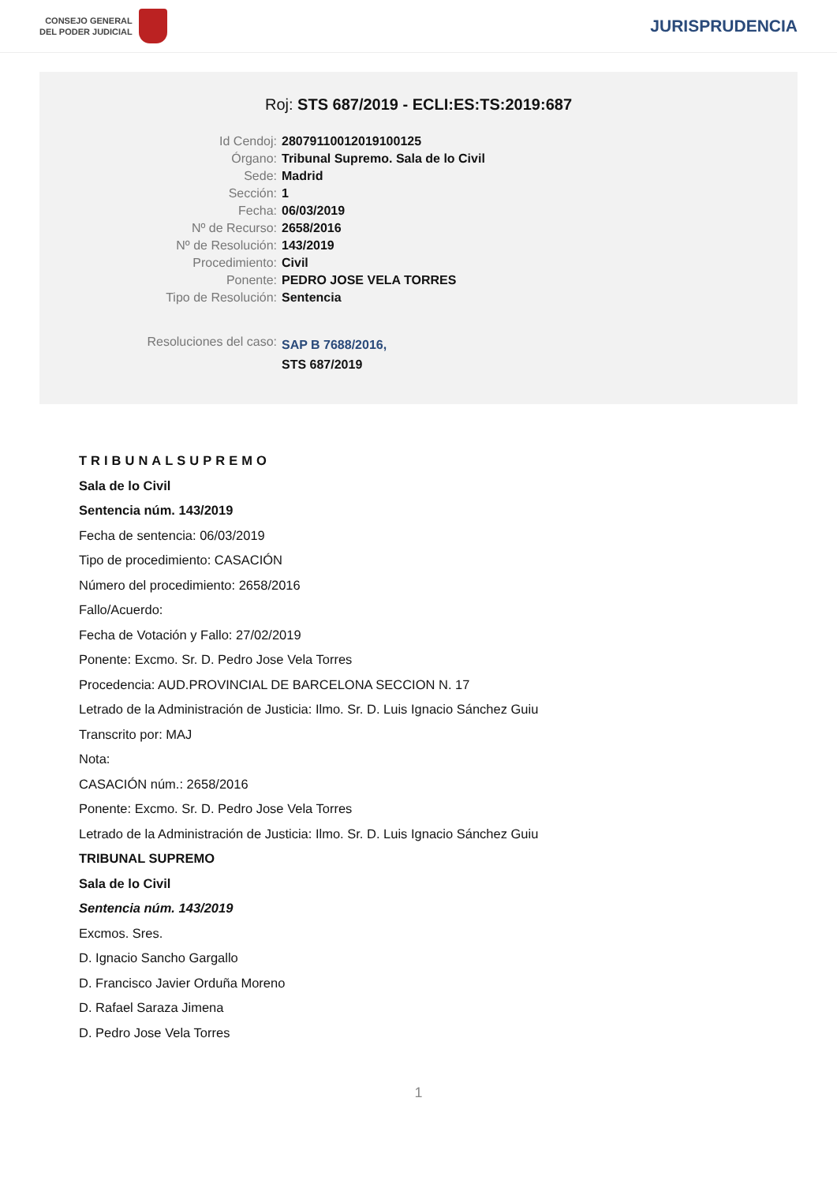CONSEJO GENERAL
DEL PODER JUDICIAL
JURISPRUDENCIA
Roj: STS 687/2019 - ECLI:ES:TS:2019:687
| Id Cendoj: | 28079110012019100125 |
| Órgano: | Tribunal Supremo. Sala de lo Civil |
| Sede: | Madrid |
| Sección: | 1 |
| Fecha: | 06/03/2019 |
| Nº de Recurso: | 2658/2016 |
| Nº de Resolución: | 143/2019 |
| Procedimiento: | Civil |
| Ponente: | PEDRO JOSE VELA TORRES |
| Tipo de Resolución: | Sentencia |
| Resoluciones del caso: | SAP B 7688/2016, STS 687/2019 |
TRIBUNALSUPREMO
Sala de lo Civil
Sentencia núm. 143/2019
Fecha de sentencia: 06/03/2019
Tipo de procedimiento: CASACIÓN
Número del procedimiento: 2658/2016
Fallo/Acuerdo:
Fecha de Votación y Fallo: 27/02/2019
Ponente: Excmo. Sr. D. Pedro Jose Vela Torres
Procedencia: AUD.PROVINCIAL DE BARCELONA SECCION N. 17
Letrado de la Administración de Justicia: Ilmo. Sr. D. Luis Ignacio Sánchez Guiu
Transcrito por: MAJ
Nota:
CASACIÓN núm.: 2658/2016
Ponente: Excmo. Sr. D. Pedro Jose Vela Torres
Letrado de la Administración de Justicia: Ilmo. Sr. D. Luis Ignacio Sánchez Guiu
TRIBUNAL SUPREMO
Sala de lo Civil
Sentencia núm. 143/2019
Excmos. Sres.
D. Ignacio Sancho Gargallo
D. Francisco Javier Orduña Moreno
D. Rafael Saraza Jimena
D. Pedro Jose Vela Torres
1